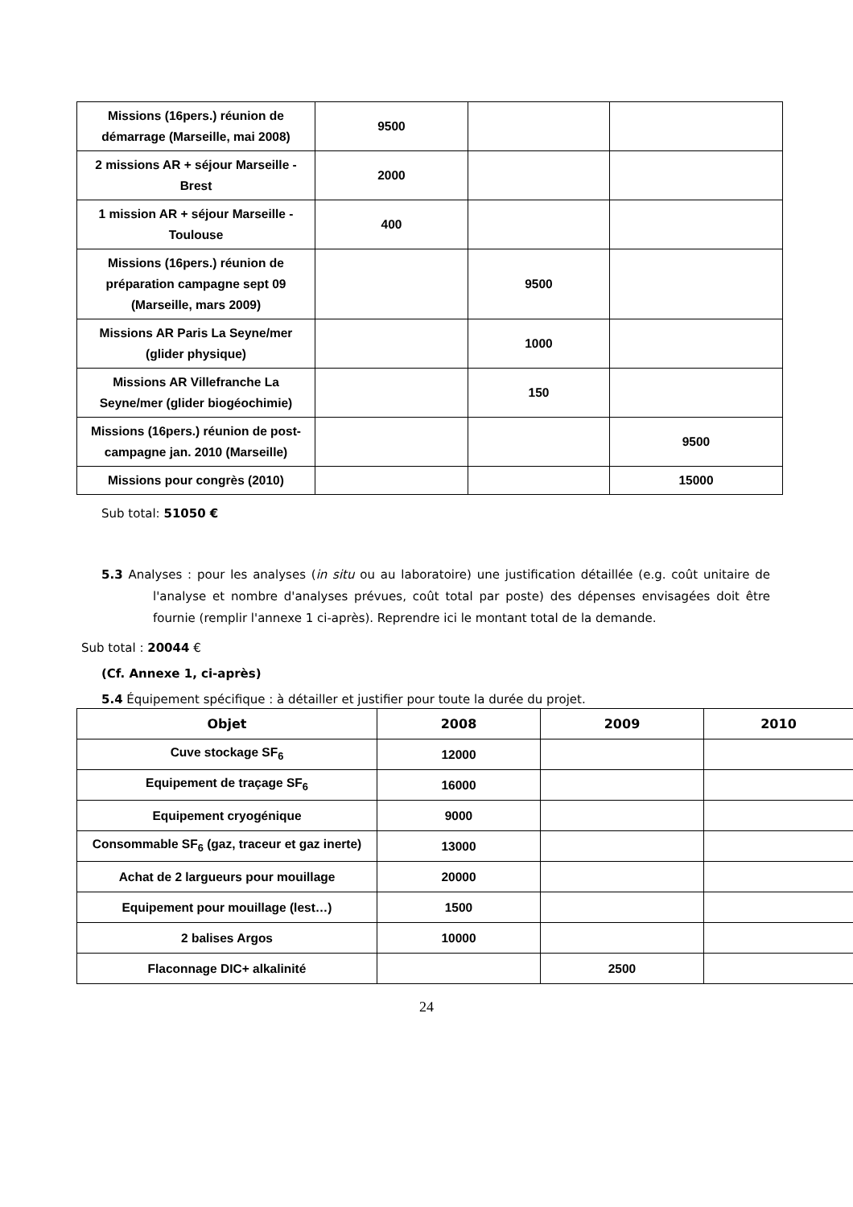| Missions (16pers.) réunion de démarrage (Marseille, mai 2008) | 9500 | | |
| 2 missions AR + séjour Marseille - Brest | 2000 | | |
| 1 mission AR + séjour Marseille - Toulouse | 400 | | |
| Missions (16pers.) réunion de préparation campagne sept 09 (Marseille, mars 2009) | | 9500 | |
| Missions AR Paris La Seyne/mer (glider physique) | | 1000 | |
| Missions AR Villefranche La Seyne/mer (glider biogéochimie) | | 150 | |
| Missions (16pers.) réunion de post-campagne jan. 2010 (Marseille) | | | 9500 |
| Missions pour congrès (2010) | | | 15000 |
Sub total: 51050 €
5.3 Analyses : pour les analyses (in situ ou au laboratoire) une justification détaillée (e.g. coût unitaire de l'analyse et nombre d'analyses prévues, coût total par poste) des dépenses envisagées doit être fournie (remplir l'annexe 1 ci-après). Reprendre ici le montant total de la demande.
Sub total : 20044 €
(Cf. Annexe 1, ci-après)
5.4 Équipement spécifique : à détailler et justifier pour toute la durée du projet.
| Objet | 2008 | 2009 | 2010 |
| --- | --- | --- | --- |
| Cuve stockage SF<sub>6</sub> | 12000 | | |
| Equipement de traçage SF<sub>6</sub> | 16000 | | |
| Equipement cryogénique | 9000 | | |
| Consommable SF<sub>6</sub> (gaz, traceur et gaz inerte) | 13000 | | |
| Achat de 2 largueurs pour mouillage | 20000 | | |
| Equipement pour mouillage (lest…) | 1500 | | |
| 2 balises Argos | 10000 | | |
| Flaconnage DIC+ alkalinité | | 2500 | |
24